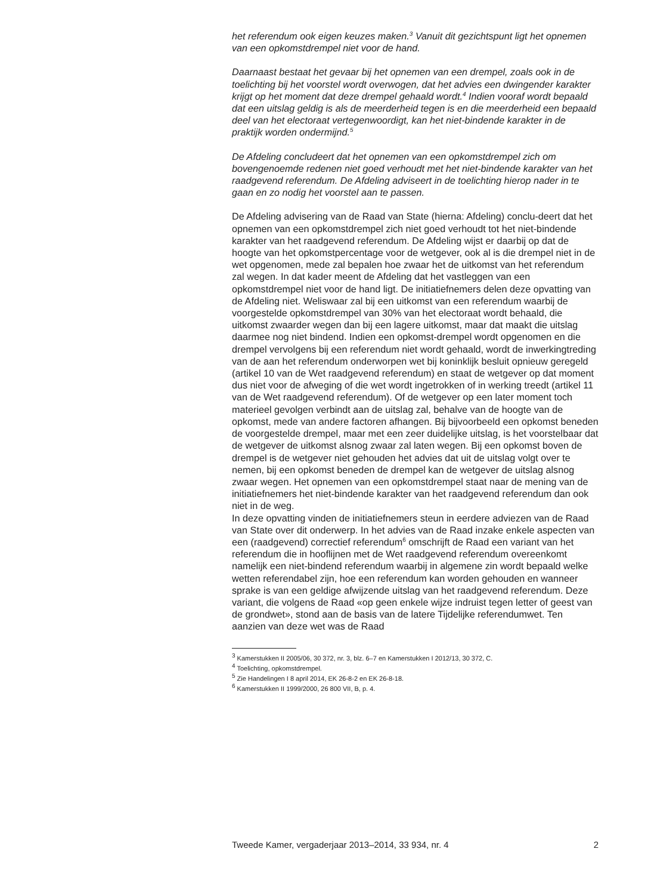het referendum ook eigen keuzes maken.<sup>3</sup> Vanuit dit gezichtspunt ligt het opnemen van een opkomstdrempel niet voor de hand.
Daarnaast bestaat het gevaar bij het opnemen van een drempel, zoals ook in de toelichting bij het voorstel wordt overwogen, dat het advies een dwingender karakter krijgt op het moment dat deze drempel gehaald wordt.<sup>4</sup> Indien vooraf wordt bepaald dat een uitslag geldig is als de meerderheid tegen is en die meerderheid een bepaald deel van het electoraat vertegenwoordigt, kan het niet-bindende karakter in de praktijk worden ondermijnd.<sup>5</sup>
De Afdeling concludeert dat het opnemen van een opkomstdrempel zich om bovengenoemde redenen niet goed verhoudt met het niet-bindende karakter van het raadgevend referendum. De Afdeling adviseert in de toelichting hierop nader in te gaan en zo nodig het voorstel aan te passen.
De Afdeling advisering van de Raad van State (hierna: Afdeling) conclu-deert dat het opnemen van een opkomstdrempel zich niet goed verhoudt tot het niet-bindende karakter van het raadgevend referendum. De Afdeling wijst er daarbij op dat de hoogte van het opkomstpercentage voor de wetgever, ook al is die drempel niet in de wet opgenomen, mede zal bepalen hoe zwaar het de uitkomst van het referendum zal wegen. In dat kader meent de Afdeling dat het vastleggen van een opkomstdrempel niet voor de hand ligt. De initiatiefnemers delen deze opvatting van de Afdeling niet. Weliswaar zal bij een uitkomst van een referendum waarbij de voorgestelde opkomstdrempel van 30% van het electoraat wordt behaald, die uitkomst zwaarder wegen dan bij een lagere uitkomst, maar dat maakt die uitslag daarmee nog niet bindend. Indien een opkomst-drempel wordt opgenomen en die drempel vervolgens bij een referendum niet wordt gehaald, wordt de inwerkingtreding van de aan het referendum onderworpen wet bij koninklijk besluit opnieuw geregeld (artikel 10 van de Wet raadgevend referendum) en staat de wetgever op dat moment dus niet voor de afweging of die wet wordt ingetrokken of in werking treedt (artikel 11 van de Wet raadgevend referendum). Of de wetgever op een later moment toch materieel gevolgen verbindt aan de uitslag zal, behalve van de hoogte van de opkomst, mede van andere factoren afhangen. Bij bijvoorbeeld een opkomst beneden de voorgestelde drempel, maar met een zeer duidelijke uitslag, is het voorstelbaar dat de wetgever de uitkomst alsnog zwaar zal laten wegen. Bij een opkomst boven de drempel is de wetgever niet gehouden het advies dat uit de uitslag volgt over te nemen, bij een opkomst beneden de drempel kan de wetgever de uitslag alsnog zwaar wegen. Het opnemen van een opkomstdrempel staat naar de mening van de initiatiefnemers het niet-bindende karakter van het raadgevend referendum dan ook niet in de weg.
In deze opvatting vinden de initiatiefnemers steun in eerdere adviezen van de Raad van State over dit onderwerp. In het advies van de Raad inzake enkele aspecten van een (raadgevend) correctief referendum<sup>6</sup> omschrijft de Raad een variant van het referendum die in hooflijnen met de Wet raadgevend referendum overeenkomt namelijk een niet-bindend referendum waarbij in algemene zin wordt bepaald welke wetten referendabel zijn, hoe een referendum kan worden gehouden en wanneer sprake is van een geldige afwijzende uitslag van het raadgevend referendum. Deze variant, die volgens de Raad «op geen enkele wijze indruist tegen letter of geest van de grondwet», stond aan de basis van de latere Tijdelijke referendumwet. Ten aanzien van deze wet was de Raad
<sup>3</sup> Kamerstukken II 2005/06, 30 372, nr. 3, blz. 6–7 en Kamerstukken I 2012/13, 30 372, C.
<sup>4</sup> Toelichting, opkomstdrempel.
<sup>5</sup> Zie Handelingen I 8 april 2014, EK 26-8-2 en EK 26-8-18.
<sup>6</sup> Kamerstukken II 1999/2000, 26 800 VII, B, p. 4.
Tweede Kamer, vergaderjaar 2013–2014, 33 934, nr. 4 2